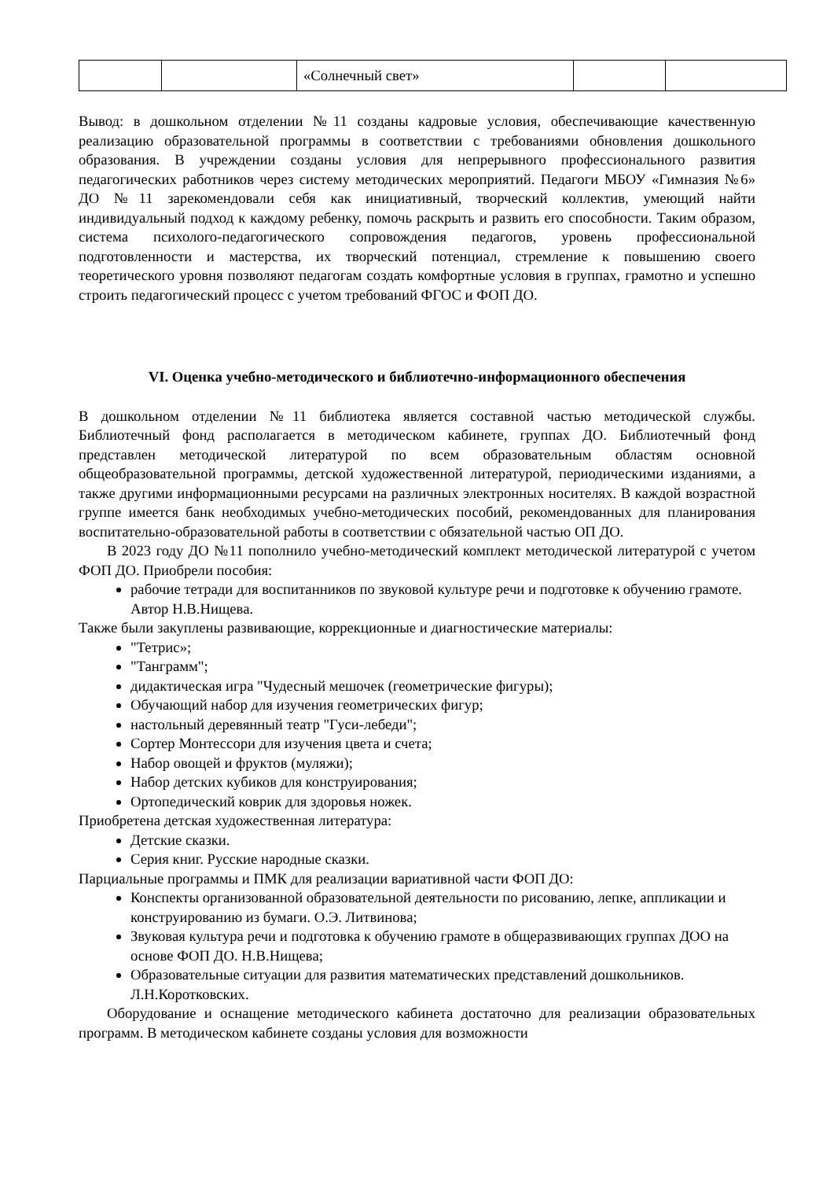| | | «Солнечный свет» | | |
Вывод: в дошкольном отделении №11 созданы кадровые условия, обеспечивающие качественную реализацию образовательной программы в соответствии с требованиями обновления дошкольного образования. В учреждении созданы условия для непрерывного профессионального развития педагогических работников через систему методических мероприятий. Педагоги МБОУ «Гимназия №6» ДО №11 зарекомендовали себя как инициативный, творческий коллектив, умеющий найти индивидуальный подход к каждому ребенку, помочь раскрыть и развить его способности. Таким образом, система психолого-педагогического сопровождения педагогов, уровень профессиональной подготовленности и мастерства, их творческий потенциал, стремление к повышению своего теоретического уровня позволяют педагогам создать комфортные условия в группах, грамотно и успешно строить педагогический процесс с учетом требований ФГОС и ФОП ДО.
VI. Оценка учебно-методического и библиотечно-информационного обеспечения
В дошкольном отделении №11 библиотека является составной частью методической службы. Библиотечный фонд располагается в методическом кабинете, группах ДО. Библиотечный фонд представлен методической литературой по всем образовательным областям основной общеобразовательной программы, детской художественной литературой, периодическими изданиями, а также другими информационными ресурсами на различных электронных носителях. В каждой возрастной группе имеется банк необходимых учебно-методических пособий, рекомендованных для планирования воспитательно-образовательной работы в соответствии с обязательной частью ОП ДО.
В 2023 году ДО №11 пополнило учебно-методический комплект методической литературой с учетом ФОП ДО. Приобрели пособия:
рабочие тетради для воспитанников по звуковой культуре речи и подготовке к обучению грамоте. Автор Н.В.Нищева.
Также были закуплены развивающие, коррекционные и диагностические материалы:
"Тетрис»;
"Танграмм";
дидактическая игра "Чудесный мешочек (геометрические фигуры);
Обучающий набор для изучения геометрических фигур;
настольный деревянный театр "Гуси-лебеди";
Сортер Монтессори для изучения цвета и счета;
Набор овощей и фруктов (муляжи);
Набор детских кубиков для конструирования;
Ортопедический коврик для здоровья ножек.
Приобретена детская художественная литература:
Детские сказки.
Серия книг. Русские народные сказки.
Парциальные программы и ПМК для реализации вариативной части ФОП ДО:
Конспекты организованной образовательной деятельности по рисованию, лепке, аппликации и конструированию из бумаги. О.Э. Литвинова;
Звуковая культура речи и подготовка к обучению грамоте в общеразвивающих группах ДОО на основе ФОП ДО. Н.В.Нищева;
Образовательные ситуации для развития математических представлений дошкольников. Л.Н.Коротковских.
Оборудование и оснащение методического кабинета достаточно для реализации образовательных программ. В методическом кабинете созданы условия для возможности